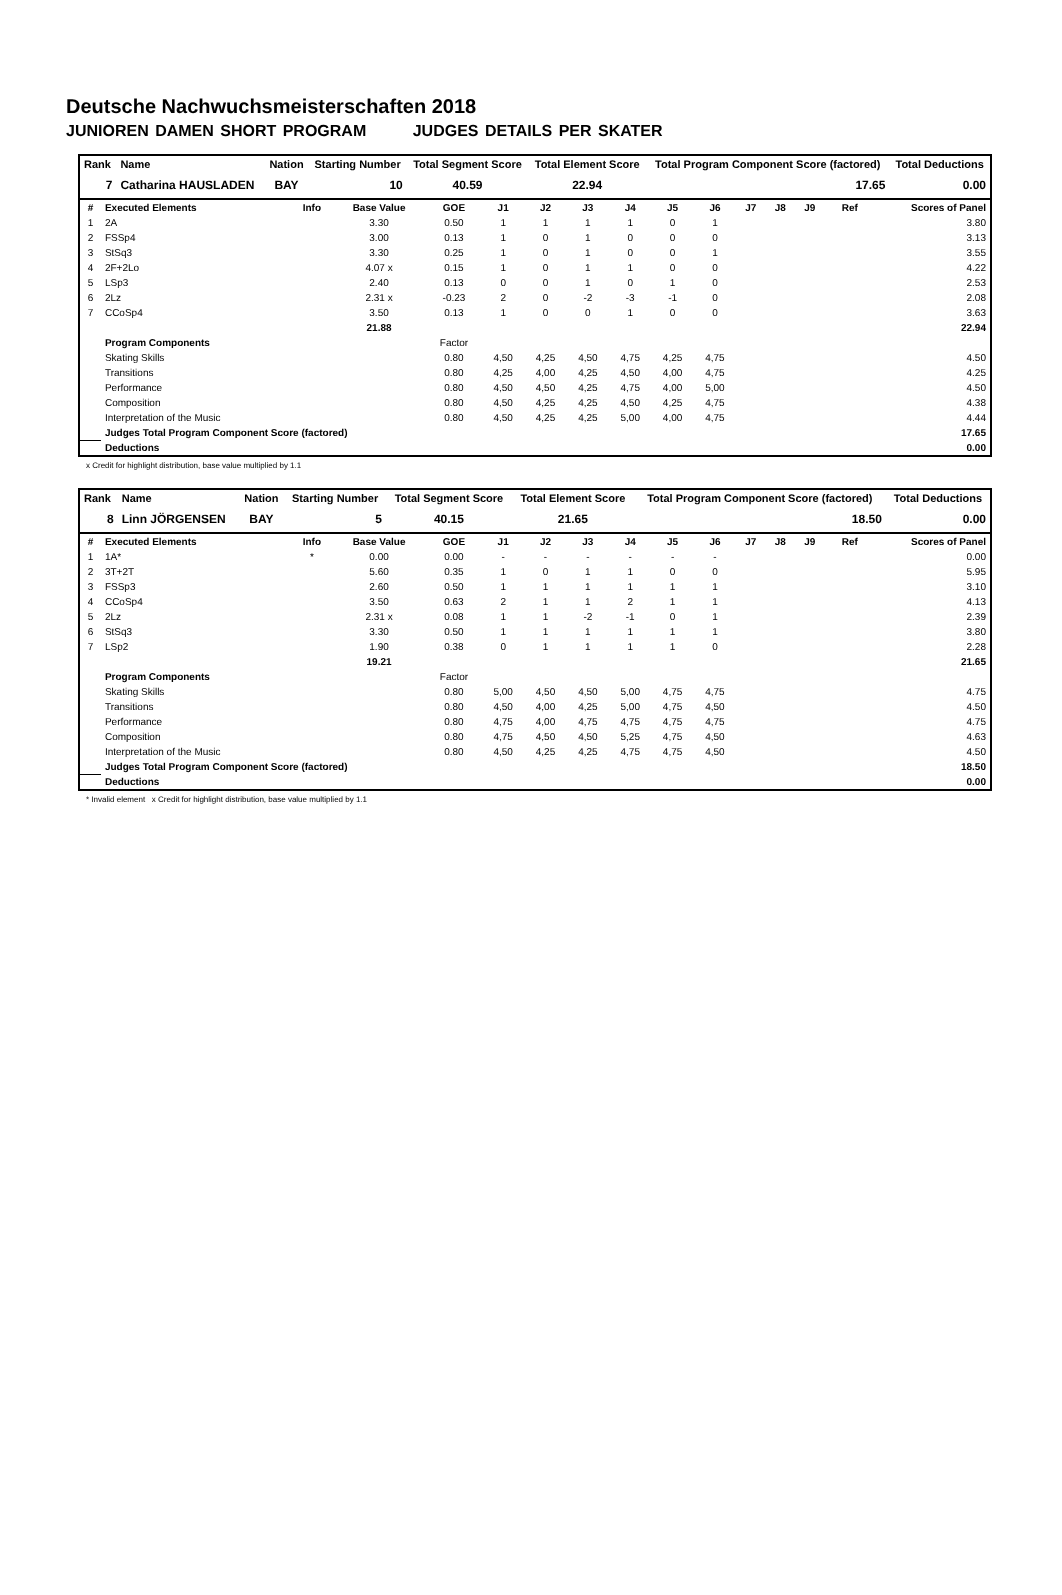Deutsche Nachwuchsmeisterschaften 2018
JUNIOREN DAMEN SHORT PROGRAM JUDGES DETAILS PER SKATER
| Rank | Name | Nation | Starting Number | Total Segment Score | Total Element Score | Total Program Component Score (factored) | Total Deductions |
| --- | --- | --- | --- | --- | --- | --- | --- |
| 7 | Catharina HAUSLADEN | BAY | 10 | 40.59 | 22.94 | 17.65 | 0.00 |
| # | Executed Elements | Info | Base Value | GOE | J1 | J2 | J3 | J4 | J5 | J6 | J7 | J8 | J9 | Ref | Scores of Panel |
| --- | --- | --- | --- | --- | --- | --- | --- | --- | --- | --- | --- | --- | --- | --- | --- |
| 1 | 2A | | 3.30 | 0.50 | 1 | 1 | 1 | 1 | 0 | 1 | | | | | 3.80 |
| 2 | FSSp4 | | 3.00 | 0.13 | 1 | 0 | 1 | 0 | 0 | 0 | | | | | 3.13 |
| 3 | StSq3 | | 3.30 | 0.25 | 1 | 0 | 1 | 0 | 0 | 1 | | | | | 3.55 |
| 4 | 2F+2Lo | | 4.07 x | 0.15 | 1 | 0 | 1 | 1 | 0 | 0 | | | | | 4.22 |
| 5 | LSp3 | | 2.40 | 0.13 | 0 | 0 | 1 | 0 | 1 | 0 | | | | | 2.53 |
| 6 | 2Lz | | 2.31 x | -0.23 | 2 | 0 | -2 | -3 | -1 | 0 | | | | | 2.08 |
| 7 | CCoSp4 | | 3.50 | 0.13 | 1 | 0 | 0 | 1 | 0 | 0 | | | | | 3.63 |
| | | | 21.88 | | | | | | | | | | | | 22.94 |
| | Program Components | | | Factor | | | | | | | | | | | |
| | Skating Skills | | | 0.80 | 4,50 | 4,25 | 4,50 | 4,75 | 4,25 | 4,75 | | | | | 4.50 |
| | Transitions | | | 0.80 | 4,25 | 4,00 | 4,25 | 4,50 | 4,00 | 4,75 | | | | | 4.25 |
| | Performance | | | 0.80 | 4,50 | 4,50 | 4,25 | 4,75 | 4,00 | 5,00 | | | | | 4.50 |
| | Composition | | | 0.80 | 4,50 | 4,25 | 4,25 | 4,50 | 4,25 | 4,75 | | | | | 4.38 |
| | Interpretation of the Music | | | 0.80 | 4,50 | 4,25 | 4,25 | 5,00 | 4,00 | 4,75 | | | | | 4.44 |
| | Judges Total Program Component Score (factored) | | | | | | | | | | | | | | 17.65 |
| | Deductions | | | | | | | | | | | | | | 0.00 |
x Credit for highlight distribution, base value multiplied by 1.1
| Rank | Name | Nation | Starting Number | Total Segment Score | Total Element Score | Total Program Component Score (factored) | Total Deductions |
| --- | --- | --- | --- | --- | --- | --- | --- |
| 8 | Linn JÖRGENSEN | BAY | 5 | 40.15 | 21.65 | 18.50 | 0.00 |
| # | Executed Elements | Info | Base Value | GOE | J1 | J2 | J3 | J4 | J5 | J6 | J7 | J8 | J9 | Ref | Scores of Panel |
| --- | --- | --- | --- | --- | --- | --- | --- | --- | --- | --- | --- | --- | --- | --- | --- |
| 1 | 1A* | * | 0.00 | 0.00 | - | - | - | - | - | - | | | | | 0.00 |
| 2 | 3T+2T | | 5.60 | 0.35 | 1 | 0 | 1 | 1 | 0 | 0 | | | | | 5.95 |
| 3 | FSSp3 | | 2.60 | 0.50 | 1 | 1 | 1 | 1 | 1 | 1 | | | | | 3.10 |
| 4 | CCoSp4 | | 3.50 | 0.63 | 2 | 1 | 1 | 2 | 1 | 1 | | | | | 4.13 |
| 5 | 2Lz | | 2.31 x | 0.08 | 1 | 1 | -2 | -1 | 0 | 1 | | | | | 2.39 |
| 6 | StSq3 | | 3.30 | 0.50 | 1 | 1 | 1 | 1 | 1 | 1 | | | | | 3.80 |
| 7 | LSp2 | | 1.90 | 0.38 | 0 | 1 | 1 | 1 | 1 | 0 | | | | | 2.28 |
| | | | 19.21 | | | | | | | | | | | | 21.65 |
| | Program Components | | | Factor | | | | | | | | | | | |
| | Skating Skills | | | 0.80 | 5,00 | 4,50 | 4,50 | 5,00 | 4,75 | 4,75 | | | | | 4.75 |
| | Transitions | | | 0.80 | 4,50 | 4,00 | 4,25 | 5,00 | 4,75 | 4,50 | | | | | 4.50 |
| | Performance | | | 0.80 | 4,75 | 4,00 | 4,75 | 4,75 | 4,75 | 4,75 | | | | | 4.75 |
| | Composition | | | 0.80 | 4,75 | 4,50 | 4,50 | 5,25 | 4,75 | 4,50 | | | | | 4.63 |
| | Interpretation of the Music | | | 0.80 | 4,50 | 4,25 | 4,25 | 4,75 | 4,75 | 4,50 | | | | | 4.50 |
| | Judges Total Program Component Score (factored) | | | | | | | | | | | | | | 18.50 |
| | Deductions | | | | | | | | | | | | | | 0.00 |
* Invalid element x Credit for highlight distribution, base value multiplied by 1.1